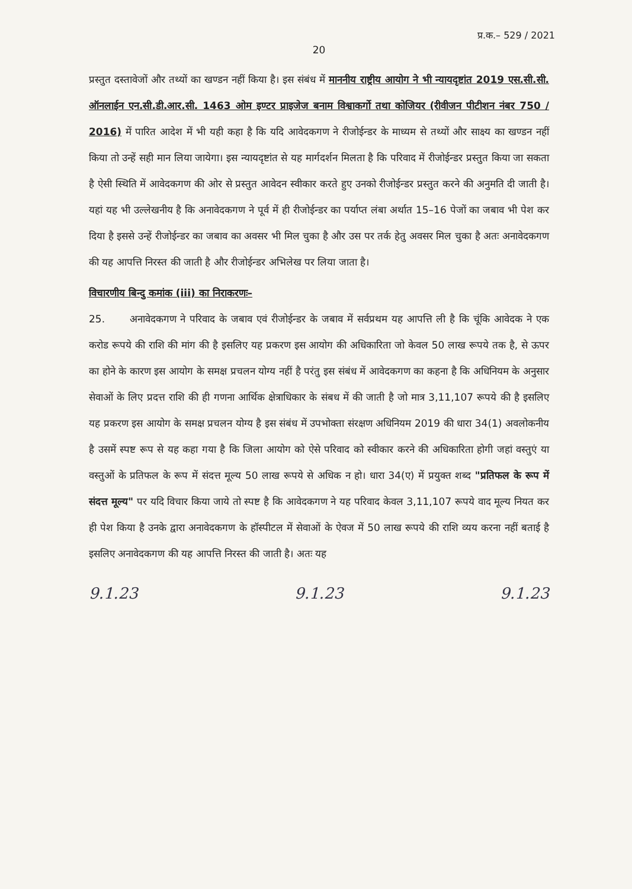प्र.क.– 529 / 2021
20
प्रस्तुत दस्तावेजों और तथ्यों का खण्डन नहीं किया है। इस संबंध में माननीय राष्ट्रीय आयोग ने भी न्यायदृष्टांत 2019 एस.सी.सी. ऑनलाईन एन.सी.डी.आर.सी. 1463 ओम इण्टर प्राइजेज बनाम विश्वाकर्गो तथा कोजियर (रीवीजन पीटीशन नंबर 750 / 2016) में पारित आदेश में भी यही कहा है कि यदि आवेदकगण ने रीजोईन्डर के माध्यम से तथ्यों और साक्ष्य का खण्डन नहीं किया तो उन्हें सही मान लिया जायेगा। इस न्यायदृष्टांत से यह मार्गदर्शन मिलता है कि परिवाद में रीजोईन्डर प्रस्तुत किया जा सकता है ऐसी स्थिति में आवेदकगण की ओर से प्रस्तुत आवेदन स्वीकार करते हुए उनको रीजोईन्डर प्रस्तुत करने की अनुमति दी जाती है। यहां यह भी उल्लेखनीय है कि अनावेदकगण ने पूर्व में ही रीजोईन्डर का पर्याप्त लंबा अर्थात 15–16 पेजों का जबाव भी पेश कर दिया है इससे उन्हें रीजोईन्डर का जबाव का अवसर भी मिल चुका है और उस पर तर्क हेतु अवसर मिल चुका है अतः अनावेदकगण की यह आपत्ति निरस्त की जाती है और रीजोईन्डर अभिलेख पर लिया जाता है।
विचारणीय बिन्दु कमांक (iii) का निराकरणः–
25. अनावेदकगण ने परिवाद के जबाव एवं रीजोईन्डर के जबाव में सर्वप्रथम यह आपत्ति ली है कि चूंकि आवेदक ने एक करोड रूपये की राशि की मांग की है इसलिए यह प्रकरण इस आयोग की अधिकारिता जो केवल 50 लाख रूपये तक है, से ऊपर का होने के कारण इस आयोग के समक्ष प्रचलन योग्य नहीं है परंतु इस संबंध में आवेदकगण का कहना है कि अधिनियम के अनुसार सेवाओं के लिए प्रदत्त राशि की ही गणना आर्थिक क्षेत्राधिकार के संबध में की जाती है जो मात्र 3,11,107 रूपये की है इसलिए यह प्रकरण इस आयोग के समक्ष प्रचलन योग्य है इस संबंध में उपभोक्ता संरक्षण अधिनियम 2019 की धारा 34(1) अवलोकनीय है उसमें स्पष्ट रूप से यह कहा गया है कि जिला आयोग को ऐसे परिवाद को स्वीकार करने की अधिकारिता होगी जहां वस्तुएं या वस्तुओं के प्रतिफल के रूप में संदत्त मूल्य 50 लाख रूपये से अधिक न हो। धारा 34(ए) में प्रयुक्त शब्द "प्रतिफल के रूप में संदत्त मूल्य" पर यदि विचार किया जाये तो स्पष्ट है कि आवेदकगण ने यह परिवाद केवल 3,11,107 रूपये वाद मूल्य नियत कर ही पेश किया है उनके द्वारा अनावेदकगण के हॉस्पीटल में सेवाओं के ऐवज में 50 लाख रूपये की राशि व्यय करना नहीं बताई है इसलिए अनावेदकगण की यह आपत्ति निरस्त की जाती है। अतः यह
9.1.23 9.1.23 9.1.23